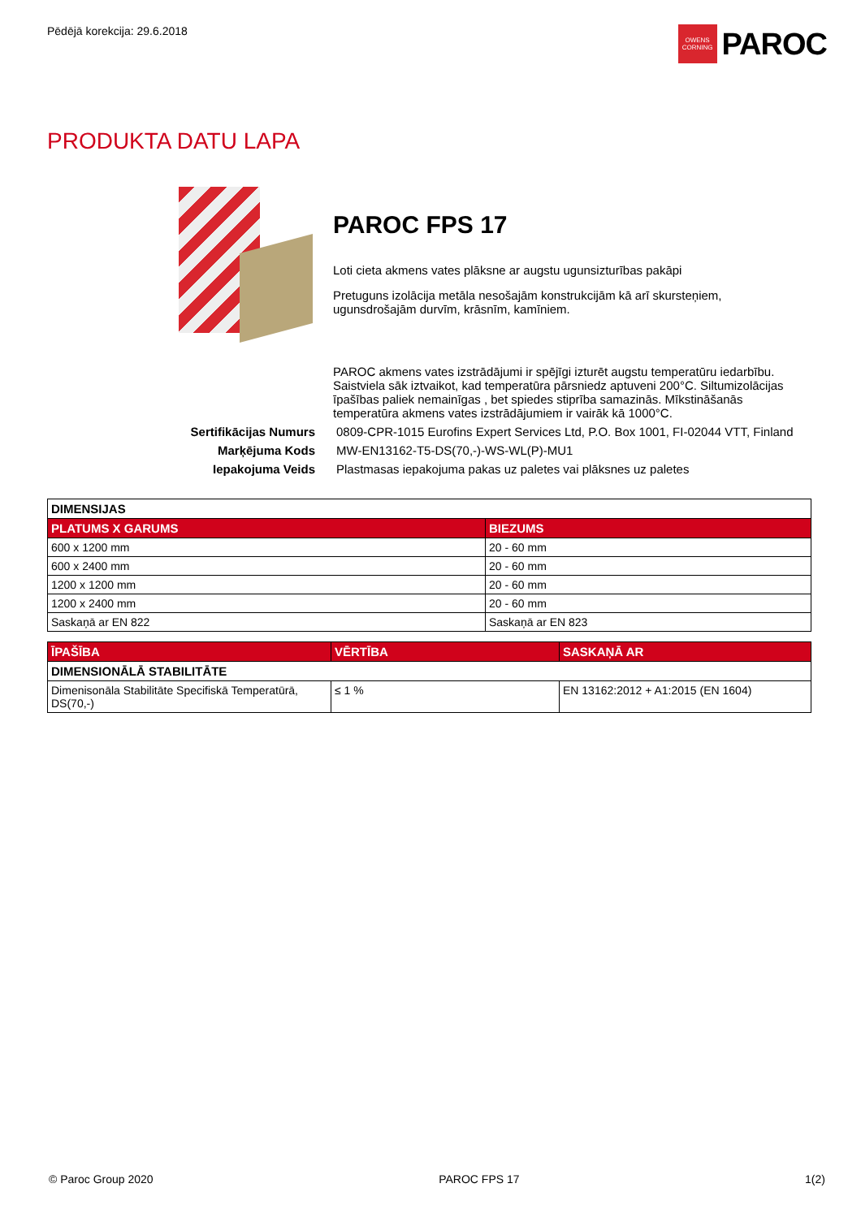Pēdējā korekcija: 29.6.2018
OWENS CORNING
PAROC
PRODUKTA DATU LAPA
PAROC FPS 17
Loti cieta akmens vates plāksne ar augstu ugunsizturības pakāpi
Pretuguns izolācija metāla nesošajām konstrukcijām kā arī skursteņiem, ugunsdrošajām durvīm, krāsnīm, kamīniem.
PAROC akmens vates izstrādājumi ir spējīgi izturēt augstu temperatūru iedarbību. Saistviela sāk iztvaikot, kad temperatūra pārsniedz aptuveni 200°C. Siltumizolācijas īpašības paliek nemainīgas , bet spiedes stiprība samazinās. Mīkstināšanās temperatūra akmens vates izstrādājumiem ir vairāk kā 1000°C.
Sertifikācijas Numurs
0809-CPR-1015 Eurofins Expert Services Ltd, P.O. Box 1001, FI-02044 VTT, Finland
Marķējuma Kods
MW-EN13162-T5-DS(70,-)-WS-WL(P)-MU1
Iepakojuma Veids
Plastmasas iepakojuma pakas uz paletes vai plāksnes uz paletes
| DIMENSIJAS | |
| --- | --- |
| PLATUMS X GARUMS | BIEZUMS |
| 600 x 1200 mm | 20 - 60 mm |
| 600 x 2400 mm | 20 - 60 mm |
| 1200 x 1200 mm | 20 - 60 mm |
| 1200 x 2400 mm | 20 - 60 mm |
| Saskaņā ar EN 822 | Saskaņā ar EN 823 |
| ĪPAŠĪBA | VĒRTĪBA | SASKAŅĀ AR |
| --- | --- | --- |
| DIMENSIONĀLĀ STABILITĀTE | | |
| Dimenisonāla Stabilitāte Specifiskā Temperatūrā, DS(70,-) | ≤ 1 % | EN 13162:2012 + A1:2015 (EN 1604) |
© Paroc Group 2020 PAROC FPS 17 1(2)